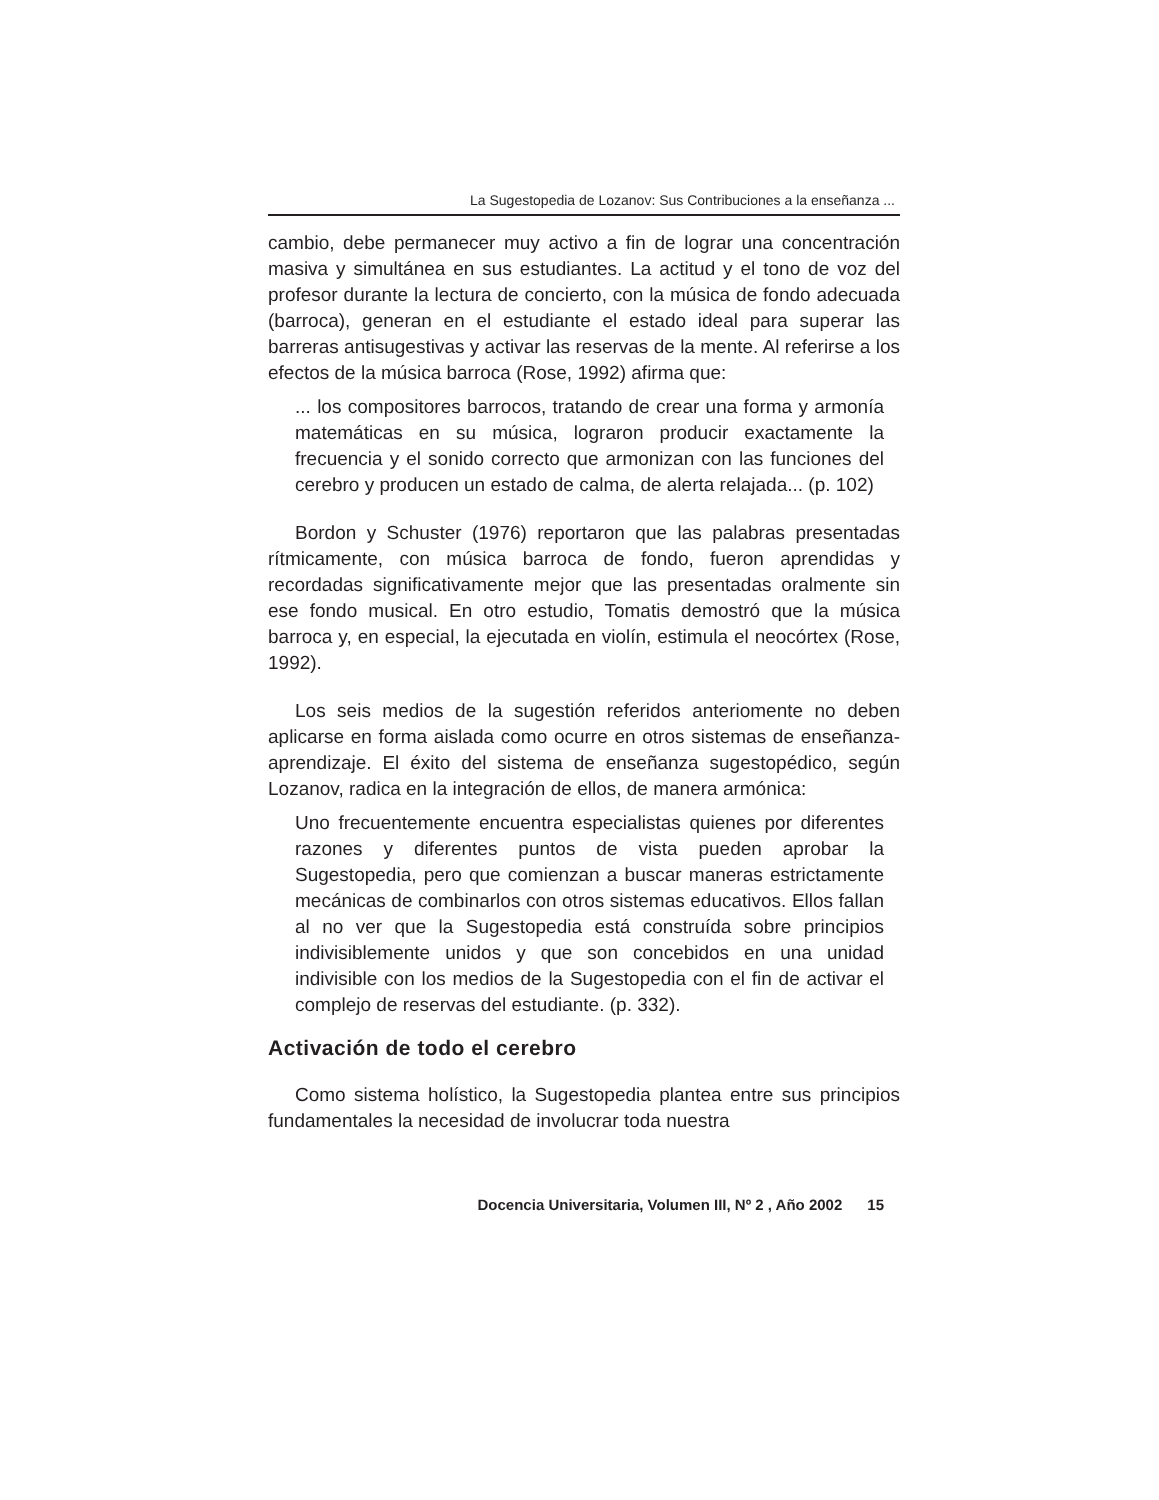La Sugestopedia de Lozanov: Sus Contribuciones a la enseñanza ...
cambio, debe permanecer muy activo a fin de lograr una concentración masiva y simultánea en sus estudiantes. La actitud y el tono de voz del profesor durante la lectura de concierto, con la música de fondo adecuada (barroca), generan en el estudiante el estado ideal para superar las barreras antisugestivas y activar las reservas de la mente. Al referirse a los efectos de la música barroca (Rose, 1992) afirma que:
... los compositores barrocos, tratando de crear una forma y armonía matemáticas en su música, lograron producir exactamente la frecuencia y el sonido correcto que armonizan con las funciones del cerebro y producen un estado de calma, de alerta relajada... (p. 102)
Bordon y Schuster (1976) reportaron que las palabras presentadas rítmicamente, con música barroca de fondo, fueron aprendidas y recordadas significativamente mejor que las presentadas oralmente sin ese fondo musical. En otro estudio, Tomatis demostró que la música barroca y, en especial, la ejecutada en violín, estimula el neocórtex (Rose, 1992).
Los seis medios de la sugestión referidos anteriomente no deben aplicarse en forma aislada como ocurre en otros sistemas de enseñanza-aprendizaje. El éxito del sistema de enseñanza sugestopédico, según Lozanov, radica en la integración de ellos, de manera armónica:
Uno frecuentemente encuentra especialistas quienes por diferentes razones y diferentes puntos de vista pueden aprobar la Sugestopedia, pero que comienzan a buscar maneras estrictamente mecánicas de combinarlos con otros sistemas educativos. Ellos fallan al no ver que la Sugestopedia está construída sobre principios indivisiblemente unidos y que son concebidos en una unidad indivisible con los medios de la Sugestopedia con el fin de activar el complejo de reservas del estudiante. (p. 332).
Activación de todo el cerebro
Como sistema holístico, la Sugestopedia plantea entre sus principios fundamentales la necesidad de involucrar toda nuestra
Docencia Universitaria, Volumen III, Nº 2 , Año 2002 15